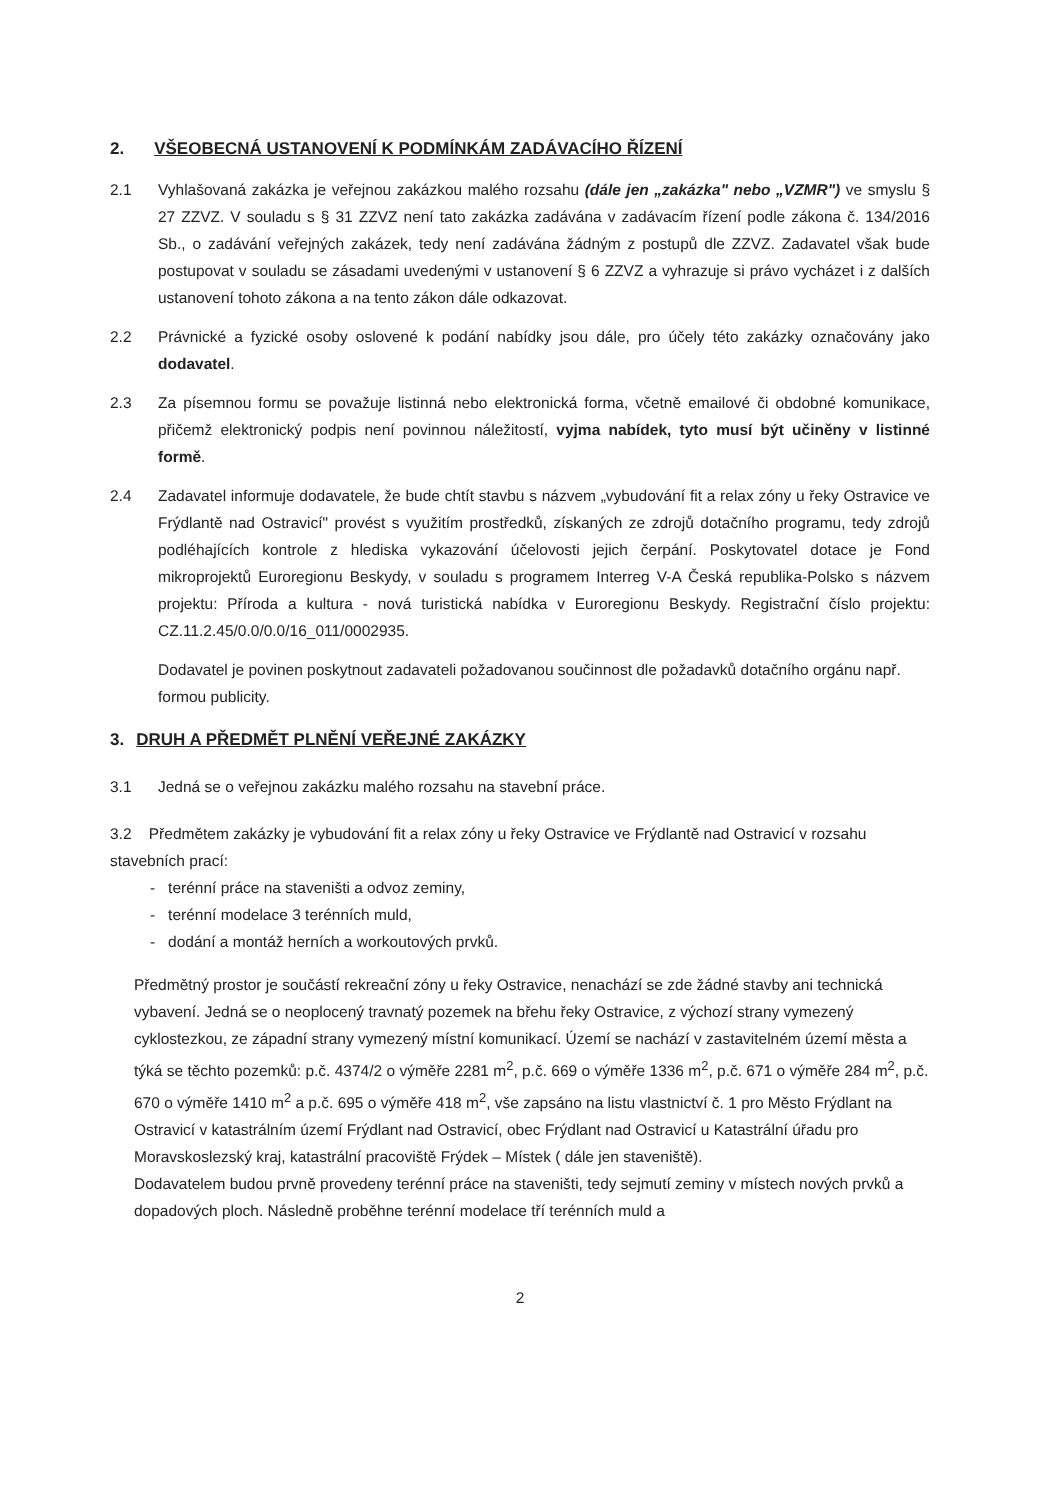2. VŠEOBECNÁ USTANOVENÍ K PODMÍNKÁM ZADÁVACÍHO ŘÍZENÍ
2.1 Vyhlašovaná zakázka je veřejnou zakázkou malého rozsahu (dále jen „zakázka" nebo „VZMR") ve smyslu § 27 ZZVZ. V souladu s § 31 ZZVZ není tato zakázka zadávána v zadávacím řízení podle zákona č. 134/2016 Sb., o zadávání veřejných zakázek, tedy není zadávána žádným z postupů dle ZZVZ. Zadavatel však bude postupovat v souladu se zásadami uvedenými v ustanovení § 6 ZZVZ a vyhrazuje si právo vycházet i z dalších ustanovení tohoto zákona a na tento zákon dále odkazovat.
2.2 Právnické a fyzické osoby oslovené k podání nabídky jsou dále, pro účely této zakázky označovány jako dodavatel.
2.3 Za písemnou formu se považuje listinná nebo elektronická forma, včetně emailové či obdobné komunikace, přičemž elektronický podpis není povinnou náležitostí, vyjma nabídek, tyto musí být učiněny v listinné formě.
2.4 Zadavatel informuje dodavatele, že bude chtít stavbu s názvem „vybudování fit a relax zóny u řeky Ostravice ve Frýdlantě nad Ostravicí" provést s využitím prostředků, získaných ze zdrojů dotačního programu, tedy zdrojů podléhajících kontrole z hlediska vykazování účelovosti jejich čerpání. Poskytovatel dotace je Fond mikroprojektů Euroregionu Beskydy, v souladu s programem Interreg V-A Česká republika-Polsko s názvem projektu: Příroda a kultura - nová turistická nabídka v Euroregionu Beskydy. Registrační číslo projektu: CZ.11.2.45/0.0/0.0/16_011/0002935.
Dodavatel je povinen poskytnout zadavateli požadovanou součinnost dle požadavků dotačního orgánu např. formou publicity.
3. DRUH A PŘEDMĚT PLNĚNÍ VEŘEJNÉ ZAKÁZKY
3.1 Jedná se o veřejnou zakázku malého rozsahu na stavební práce.
3.2 Předmětem zakázky je vybudování fit a relax zóny u řeky Ostravice ve Frýdlantě nad Ostravicí v rozsahu stavebních prací:
- terénní práce na staveništi a odvoz zeminy,
- terénní modelace 3 terénních muld,
- dodání a montáž herních a workoutových prvků.
Předmětný prostor je součástí rekreační zóny u řeky Ostravice, nenachází se zde žádné stavby ani technická vybavení. Jedná se o neoplocený travnatý pozemek na břehu řeky Ostravice, z výchozí strany vymezený cyklostezkou, ze západní strany vymezený místní komunikací. Území se nachází v zastavitelném území města a týká se těchto pozemků: p.č. 4374/2 o výměře 2281 m<sup>2</sup>, p.č. 669 o výměře 1336 m<sup>2</sup>, p.č. 671 o výměře 284 m<sup>2</sup>, p.č. 670 o výměře 1410 m<sup>2</sup> a p.č. 695 o výměře 418 m<sup>2</sup>, vše zapsáno na listu vlastnictví č. 1 pro Město Frýdlant na Ostravicí v katastrálním území Frýdlant nad Ostravicí, obec Frýdlant nad Ostravicí u Katastrální úřadu pro Moravskoslezský kraj, katastrální pracoviště Frýdek – Místek ( dále jen staveniště).
Dodavatelem budou prvně provedeny terénní práce na staveništi, tedy sejmutí zeminy v místech nových prvků a dopadových ploch. Následně proběhne terénní modelace tří terénních muld a
2